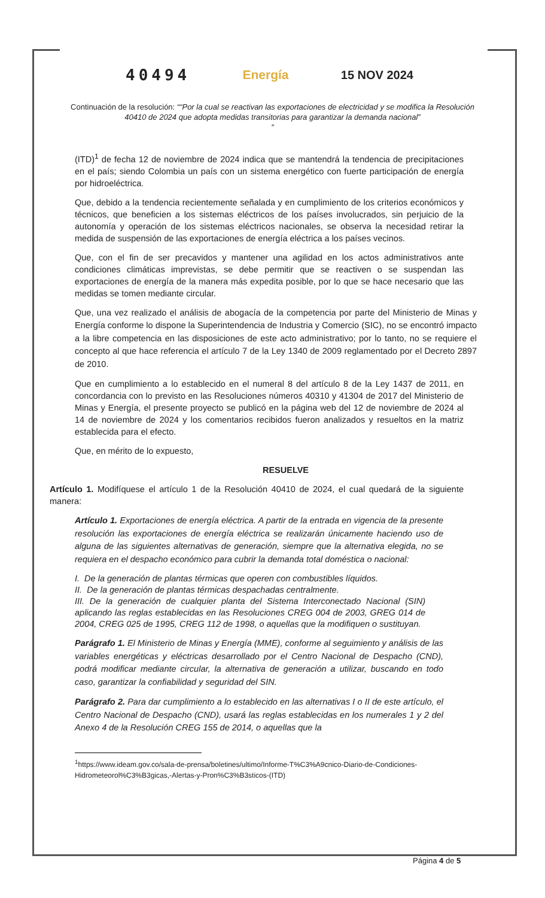40494
Energía 15 NOV 2024
Continuación de la resolución: ““Por la cual se reactivan las exportaciones de electricidad y se modifica la Resolución 40410 de 2024 que adopta medidas transitorias para garantizar la demanda nacional”
”
(ITD)<sup>1</sup> de fecha 12 de noviembre de 2024 indica que se mantendrá la tendencia de precipitaciones en el país; siendo Colombia un país con un sistema energético con fuerte participación de energía por hidroeléctrica.
Que, debido a la tendencia recientemente señalada y en cumplimiento de los criterios económicos y técnicos, que beneficien a los sistemas eléctricos de los países involucrados, sin perjuicio de la autonomía y operación de los sistemas eléctricos nacionales, se observa la necesidad retirar la medida de suspensión de las exportaciones de energía eléctrica a los países vecinos.
Que, con el fin de ser precavidos y mantener una agilidad en los actos administrativos ante condiciones climáticas imprevistas, se debe permitir que se reactiven o se suspendan las exportaciones de energía de la manera más expedita posible, por lo que se hace necesario que las medidas se tomen mediante circular.
Que, una vez realizado el análisis de abogacía de la competencia por parte del Ministerio de Minas y Energía conforme lo dispone la Superintendencia de Industria y Comercio (SIC), no se encontró impacto a la libre competencia en las disposiciones de este acto administrativo; por lo tanto, no se requiere el concepto al que hace referencia el artículo 7 de la Ley 1340 de 2009 reglamentado por el Decreto 2897 de 2010.
Que en cumplimiento a lo establecido en el numeral 8 del artículo 8 de la Ley 1437 de 2011, en concordancia con lo previsto en las Resoluciones números 40310 y 41304 de 2017 del Ministerio de Minas y Energía, el presente proyecto se publicó en la página web del 12 de noviembre de 2024 al 14 de noviembre de 2024 y los comentarios recibidos fueron analizados y resueltos en la matriz establecida para el efecto.
Que, en mérito de lo expuesto,
RESUELVE
Artículo 1. Modifíquese el artículo 1 de la Resolución 40410 de 2024, el cual quedará de la siguiente manera:
Artículo 1. Exportaciones de energía eléctrica. A partir de la entrada en vigencia de la presente resolución las exportaciones de energía eléctrica se realizarán únicamente haciendo uso de alguna de las siguientes alternativas de generación, siempre que la alternativa elegida, no se requiera en el despacho económico para cubrir la demanda total doméstica o nacional:
I. De la generación de plantas térmicas que operen con combustibles líquidos.
II. De la generación de plantas térmicas despachadas centralmente.
III. De la generación de cualquier planta del Sistema Interconectado Nacional (SIN) aplicando las reglas establecidas en las Resoluciones CREG 004 de 2003, GREG 014 de 2004, CREG 025 de 1995, CREG 112 de 1998, o aquellas que la modifiquen o sustituyan.
Parágrafo 1. El Ministerio de Minas y Energía (MME), conforme al seguimiento y análisis de las variables energéticas y eléctricas desarrollado por el Centro Nacional de Despacho (CND), podrá modificar mediante circular, la alternativa de generación a utilizar, buscando en todo caso, garantizar la confiabilidad y seguridad del SIN.
Parágrafo 2. Para dar cumplimiento a lo establecido en las alternativas I o II de este artículo, el Centro Nacional de Despacho (CND), usará las reglas establecidas en los numerales 1 y 2 del Anexo 4 de la Resolución CREG 155 de 2014, o aquellas que la
<sup>1</sup> https://www.ideam.gov.co/sala-de-prensa/boletines/ultimo/Informe-T%C3%A9cnico-Diario-de-Condiciones-Hidrometeorol%C3%B3gicas,-Alertas-y-Pron%C3%B3sticos-(ITD)
Página 4 de 5